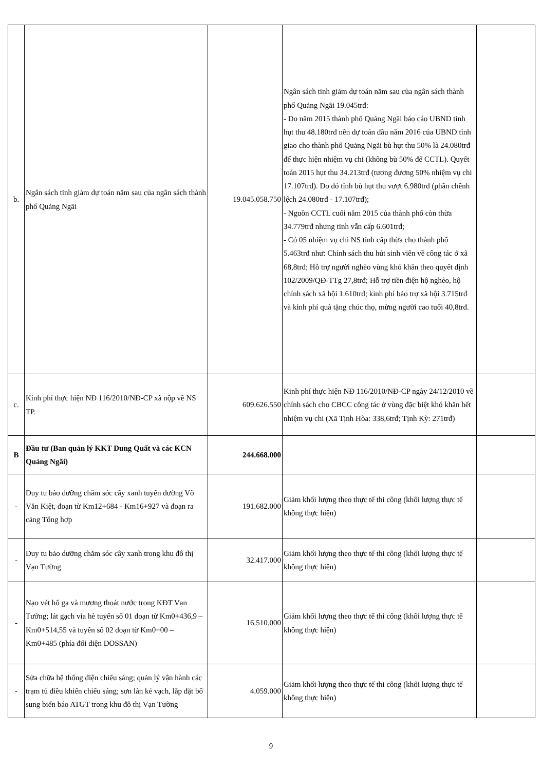| b. | Ngân sách tỉnh giảm dự toán năm sau của ngân sách thành phố Quảng Ngãi | 19.045.058.750 | Ngân sách tỉnh giảm dự toán năm sau của ngân sách thành phố Quảng Ngãi 19.045trđ: - Do năm 2015 thành phố Quảng Ngãi báo cáo UBND tỉnh hụt thu 48.180trđ nên dự toán đầu năm 2016 của UBND tỉnh giao cho thành phố Quảng Ngãi bù hụt thu 50% là 24.080trđ để thực hiện nhiệm vụ chi (không bù 50% để CCTL). Quyết toán 2015 hụt thu 34.213trđ (tương đương 50% nhiệm vụ chi 17.107trđ). Do đó tỉnh bù hụt thu vượt 6.980trđ (phần chênh lệch 24.080trđ - 17.107trđ); - Nguồn CCTL cuối năm 2015 của thành phố còn thừa 34.779trđ nhưng tỉnh vẫn cấp 6.601trđ; - Có 05 nhiệm vụ chi NS tỉnh cấp thừa cho thành phố 5.463trđ như: Chính sách thu hút sinh viên về công tác ở xã 68,8trđ; Hỗ trợ người nghèo vùng khó khăn theo quyết định 102/2009/QĐ-TTg 27,8trđ; Hỗ trợ tiền điện hộ nghèo, hộ chính sách xã hội 1.610trđ; kinh phí bảo trợ xã hội 3.715trđ và kinh phí quà tặng chúc thọ, mừng người cao tuổi 40,8trđ. | |
| c. | Kinh phí thực hiện NĐ 116/2010/NĐ-CP xã nộp về NS TP. | 609.626.550 | Kinh phí thực hiện NĐ 116/2010/NĐ-CP ngày 24/12/2010 về chính sách cho CBCC công tác ở vùng đặc biệt khó khăn hết nhiệm vụ chi (Xã Tịnh Hòa: 338,6trđ; Tịnh Kỳ: 271trđ) | |
| B | Đầu tư (Ban quản lý KKT Dung Quất và các KCN Quảng Ngãi) | 244.668.000 | | |
| - | Duy tu bảo dưỡng chăm sóc cây xanh tuyến đường Võ Văn Kiệt, đoạn từ Km12+684 - Km16+927 và đoạn ra cảng Tổng hợp | 191.682.000 | Giảm khối lượng theo thực tế thi công (khối lượng thực tế không thực hiện) | |
| - | Duy tu bảo dưỡng chăm sóc cây xanh trong khu đô thị Vạn Tường | 32.417.000 | Giảm khối lượng theo thực tế thi công (khối lượng thực tế không thực hiện) | |
| - | Nạo vét hố ga và mương thoát nước trong KĐT Vạn Tường; lát gạch vỉa hè tuyến số 01 đoạn từ Km0+436,9 – Km0+514,55 và tuyến số 02 đoạn từ Km0+00 – Km0+485 (phía đối diện DOSSAN) | 16.510.000 | Giảm khối lượng theo thực tế thi công (khối lượng thực tế không thực hiện) | |
| - | Sửa chữa hệ thống điện chiếu sáng; quản lý vận hành các trạm tủ điều khiển chiếu sáng; sơn làn kẻ vạch, lắp đặt bổ sung biển báo ATGT trong khu đô thị Vạn Tường | 4.059.000 | Giảm khối lượng theo thực tế thi công (khối lượng thực tế không thực hiện) | |
9